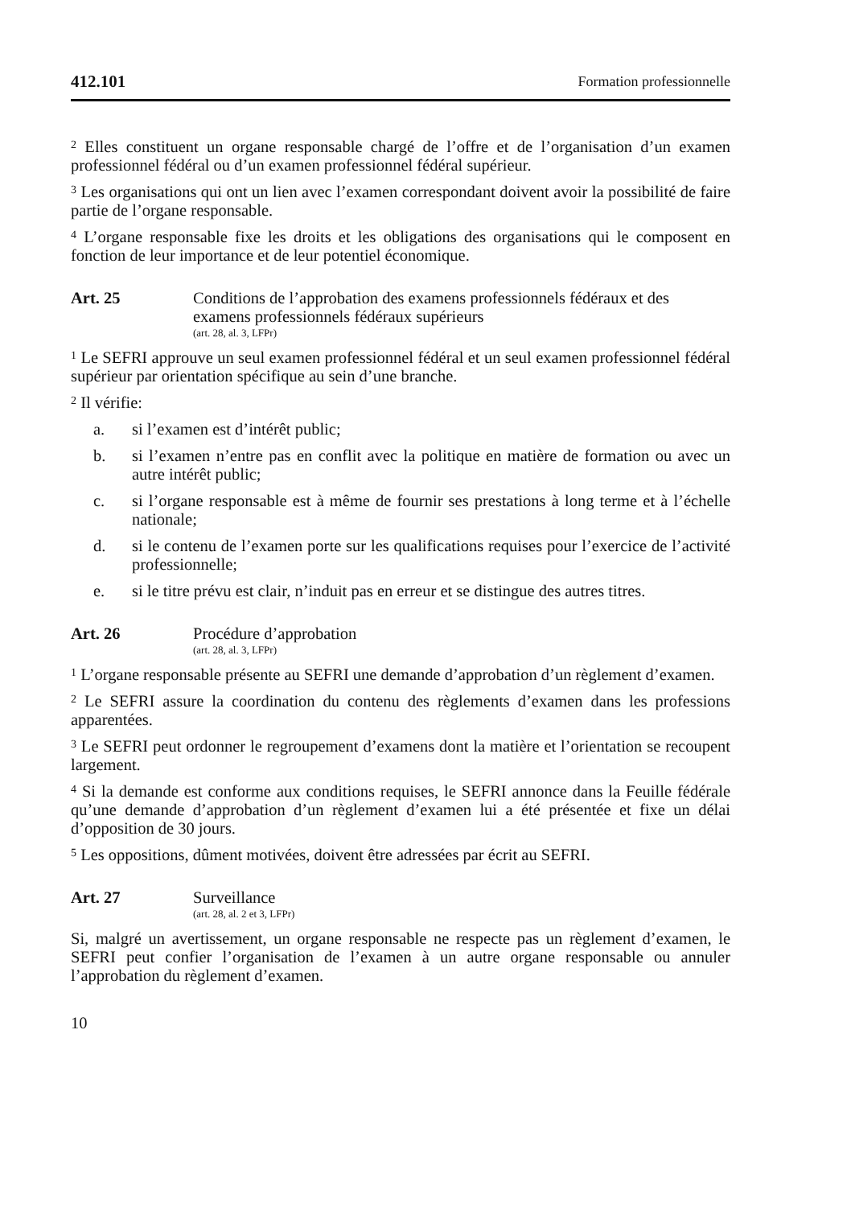412.101 Formation professionnelle
<sup>2</sup> Elles constituent un organe responsable chargé de l’offre et de l’organisation d’un examen professionnel fédéral ou d’un examen professionnel fédéral supérieur.
<sup>3</sup> Les organisations qui ont un lien avec l’examen correspondant doivent avoir la possibilité de faire partie de l’organe responsable.
<sup>4</sup> L’organe responsable fixe les droits et les obligations des organisations qui le composent en fonction de leur importance et de leur potentiel économique.
Art. 25 Conditions de l’approbation des examens professionnels fédéraux et des examens professionnels fédéraux supérieurs
(art. 28, al. 3, LFPr)
<sup>1</sup> Le SEFRI approuve un seul examen professionnel fédéral et un seul examen pro­fessionnel fédéral supérieur par orientation spécifique au sein d’une branche.
<sup>2</sup> Il vérifie:
a. si l’examen est d’intérêt public;
b. si l’examen n’entre pas en conflit avec la politique en matière de formation ou avec un autre intérêt public;
c. si l’organe responsable est à même de fournir ses prestations à long terme et à l’échelle nationale;
d. si le contenu de l’examen porte sur les qualifications requises pour l’exercice de l’activité professionnelle;
e. si le titre prévu est clair, n’induit pas en erreur et se distingue des autres titres.
Art. 26 Procédure d’approbation
(art. 28, al. 3, LFPr)
<sup>1</sup> L’organe responsable présente au SEFRI une demande d’approbation d’un règle­ment d’examen.
<sup>2</sup> Le SEFRI assure la coordination du contenu des règlements d’examen dans les professions apparentées.
<sup>3</sup> Le SEFRI peut ordonner le regroupement d’examens dont la matière et l’orientation se recoupent largement.
<sup>4</sup> Si la demande est conforme aux conditions requises, le SEFRI annonce dans la Feuille fédérale qu’une demande d’approbation d’un règlement d’examen lui a été présentée et fixe un délai d’opposition de 30 jours.
<sup>5</sup> Les oppositions, dûment motivées, doivent être adressées par écrit au SEFRI.
Art. 27 Surveillance
(art. 28, al. 2 et 3, LFPr)
Si, malgré un avertissement, un organe responsable ne respecte pas un règlement d’examen, le SEFRI peut confier l’organisation de l’examen à un autre organe responsable ou annuler l’approbation du règlement d’examen.
10